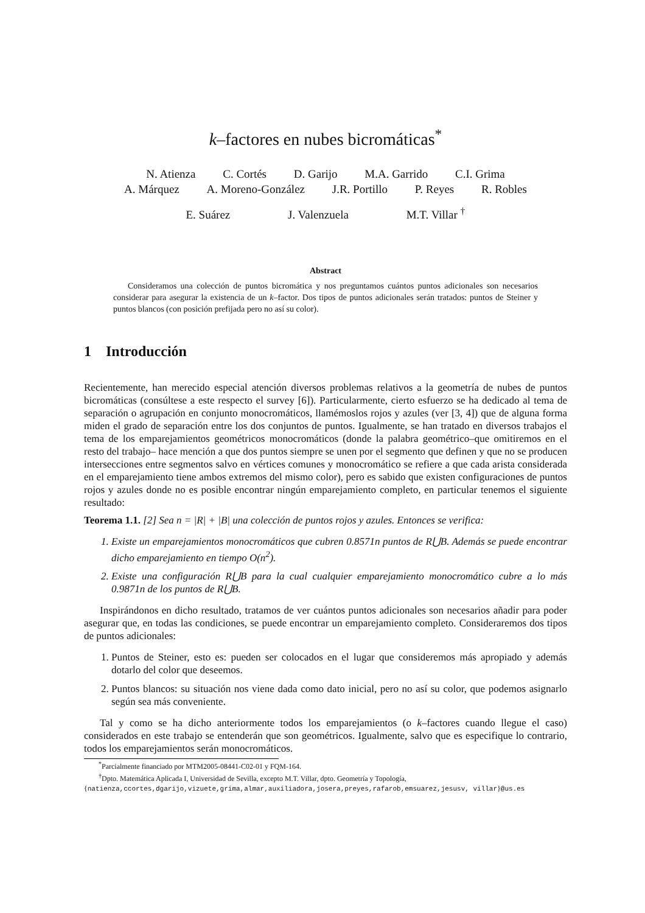k–factores en nubes bicromáticas<sup>*</sup>
N. Atienza C. Cortés D. Garijo M.A. Garrido C.I. Grima
A. Márquez A. Moreno-González J.R. Portillo P. Reyes R. Robles
E. Suárez J. Valenzuela M.T. Villar <sup>†</sup>
Abstract
Consideramos una colección de puntos bicromática y nos preguntamos cuántos puntos adicionales son necesarios considerar para asegurar la existencia de un k–factor. Dos tipos de puntos adicionales serán tratados: puntos de Steiner y puntos blancos (con posición prefijada pero no así su color).
1 Introducción
Recientemente, han merecido especial atención diversos problemas relativos a la geometría de nubes de puntos bicromáticas (consúltese a este respecto el survey [6]). Particularmente, cierto esfuerzo se ha dedicado al tema de separación o agrupación en conjunto monocromáticos, llamémoslos rojos y azules (ver [3, 4]) que de alguna forma miden el grado de separación entre los dos conjuntos de puntos. Igualmente, se han tratado en diversos trabajos el tema de los emparejamientos geométricos monocromáticos (donde la palabra geométrico–que omitiremos en el resto del trabajo– hace mención a que dos puntos siempre se unen por el segmento que definen y que no se producen intersecciones entre segmentos salvo en vértices comunes y monocromático se refiere a que cada arista considerada en el emparejamiento tiene ambos extremos del mismo color), pero es sabido que existen configuraciones de puntos rojos y azules donde no es posible encontrar ningún emparejamiento completo, en particular tenemos el siguiente resultado:
Teorema 1.1. [2] Sea n = |R| + |B| una colección de puntos rojos y azules. Entonces se verifica:
1. Existe un emparejamientos monocromáticos que cubren 0.8571n puntos de R⋃B. Además se puede encontrar dicho emparejamiento en tiempo O(n<sup>2</sup>).
2. Existe una configuración R⋃B para la cual cualquier emparejamiento monocromático cubre a lo más 0.9871n de los puntos de R⋃B.
Inspirándonos en dicho resultado, tratamos de ver cuántos puntos adicionales son necesarios añadir para poder asegurar que, en todas las condiciones, se puede encontrar un emparejamiento completo. Consideraremos dos tipos de puntos adicionales:
1. Puntos de Steiner, esto es: pueden ser colocados en el lugar que consideremos más apropiado y además dotarlo del color que deseemos.
2. Puntos blancos: su situación nos viene dada como dato inicial, pero no así su color, que podemos asignarlo según sea más conveniente.
Tal y como se ha dicho anteriormente todos los emparejamientos (o k–factores cuando llegue el caso) considerados en este trabajo se entenderán que son geométricos. Igualmente, salvo que es especifique lo contrario, todos los emparejamientos serán monocromáticos.
<sup>*</sup> Parcialmente financiado por MTM2005-08441-C02-01 y FQM-164.
<sup>†</sup> Dpto. Matemática Aplicada I, Universidad de Sevilla, excepto M.T. Villar, dpto. Geometría y Topología,
{natienza,ccortes,dgarijo,vizuete,grima,almar,auxiliadora,josera,preyes,rafarob,emsuarez,jesusv, villar}@us.es